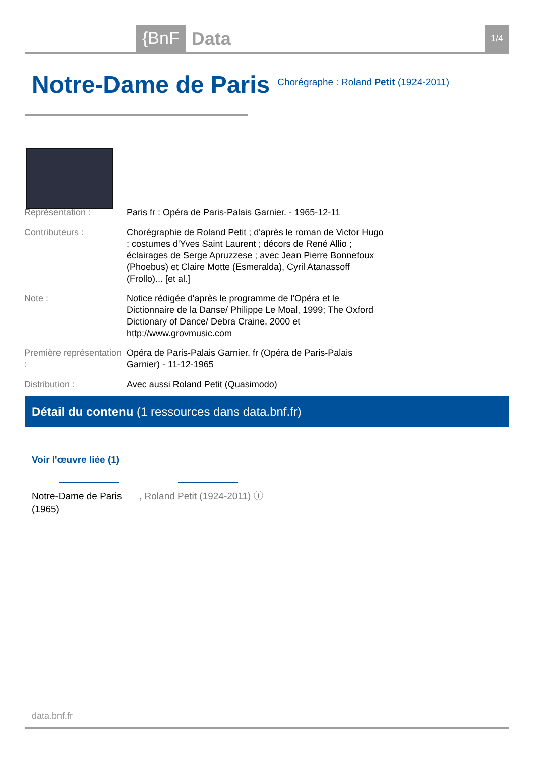{BnF Data 1/4
Notre-Dame de Paris
Chorégraphe : Roland Petit (1924-2011)
| Représentation : | Paris fr : Opéra de Paris-Palais Garnier. - 1965-12-11 |
| Contributeurs : | Chorégraphie de Roland Petit ; d'après le roman de Victor Hugo ; costumes d'Yves Saint Laurent ; décors de René Allio ; éclairages de Serge Apruzzese ; avec Jean Pierre Bonnefoux (Phoebus) et Claire Motte (Esmeralda), Cyril Atanassoff (Frollo)... [et al.] |
| Note : | Notice rédigée d'après le programme de l'Opéra et le Dictionnaire de la Danse/ Philippe Le Moal, 1999; The Oxford Dictionary of Dance/ Debra Craine, 2000 et http://www.grovmusic.com |
| Première représentation : | Opéra de Paris-Palais Garnier, fr (Opéra de Paris-Palais Garnier) - 11-12-1965 |
| Distribution : | Avec aussi Roland Petit (Quasimodo) |
Détail du contenu (1 ressources dans data.bnf.fr)
Voir l'œuvre liée (1)
Notre-Dame de Paris (1965)
, Roland Petit (1924-2011) ⓘ
data.bnf.fr